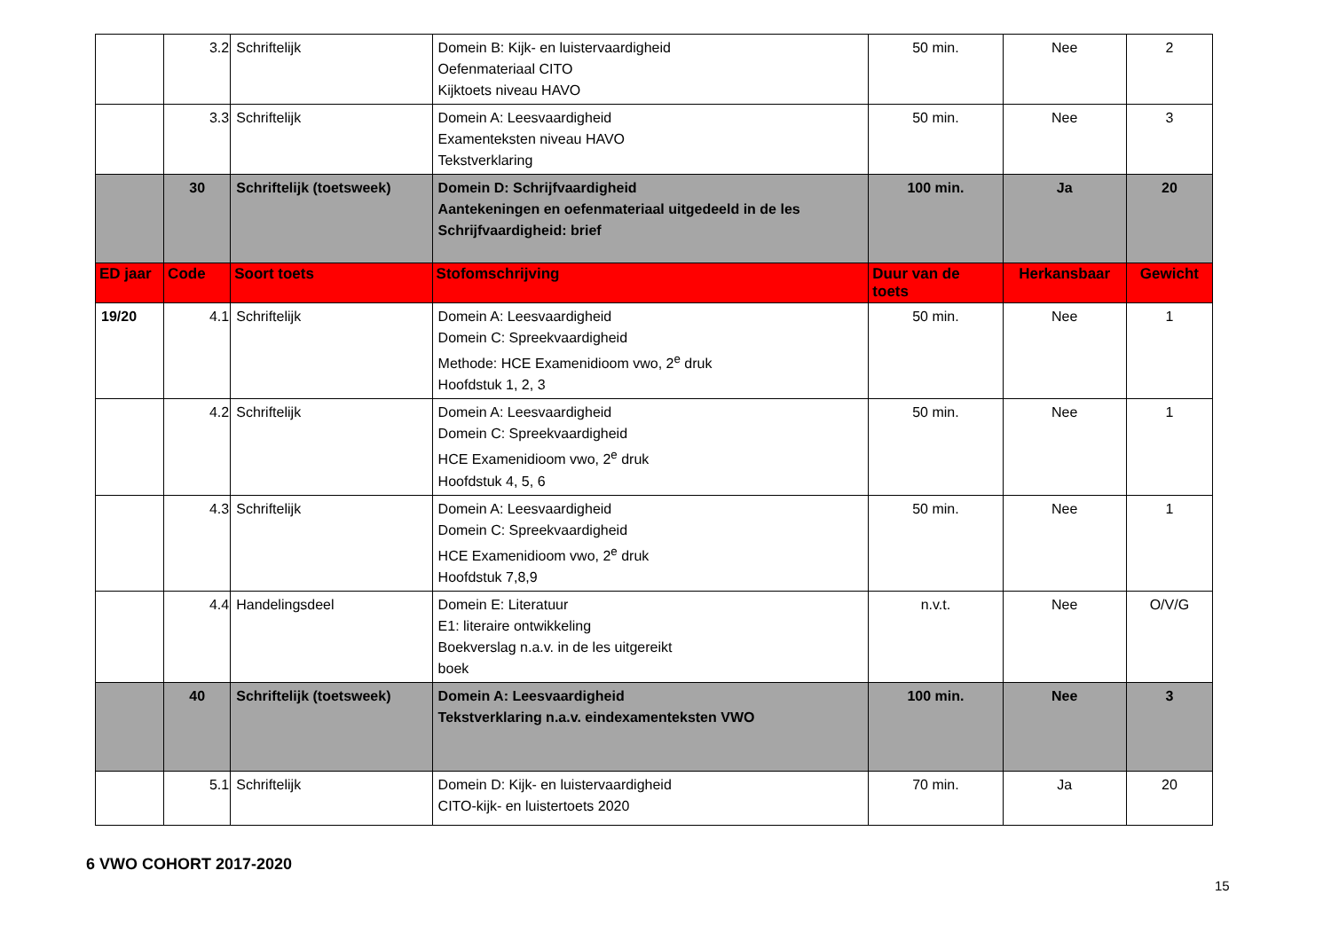| | 3.2 | Schriftelijk | Domein B: Kijk- en luistervaardigheid Oefenmateriaal CITO Kijktoets niveau HAVO | 50 min. | Nee | 2 |
| | 3.3 | Schriftelijk | Domein A: Leesvaardigheid Examenteksten niveau HAVO Tekstverklaring | 50 min. | Nee | 3 |
| | 30 | Schriftelijk (toetsweek) | Domein D: Schrijfvaardigheid Aantekeningen en oefenmateriaal uitgedeeld in de les Schrijfvaardigheid: brief | 100 min. | Ja | 20 |
| ED jaar | Code | Soort toets | Stofomschrijving | Duur van de toets | Herkansbaar | Gewicht |
| 19/20 | 4.1 | Schriftelijk | Domein A: Leesvaardigheid Domein C: Spreekvaardigheid Methode: HCE Examenidioom vwo, 2<sup>e</sup> druk Hoofdstuk 1, 2, 3 | 50 min. | Nee | 1 |
| | 4.2 | Schriftelijk | Domein A: Leesvaardigheid Domein C: Spreekvaardigheid HCE Examenidioom vwo, 2<sup>e</sup> druk Hoofdstuk 4, 5, 6 | 50 min. | Nee | 1 |
| | 4.3 | Schriftelijk | Domein A: Leesvaardigheid Domein C: Spreekvaardigheid HCE Examenidioom vwo, 2<sup>e</sup> druk Hoofdstuk 7,8,9 | 50 min. | Nee | 1 |
| | 4.4 | Handelingsdeel | Domein E: Literatuur E1: literaire ontwikkeling Boekverslag n.a.v. in de les uitgereikt boek | n.v.t. | Nee | O/V/G |
| | 40 | Schriftelijk (toetsweek) | Domein A: Leesvaardigheid Tekstverklaring n.a.v. eindexamenteksten VWO | 100 min. | Nee | 3 |
| | 5.1 | Schriftelijk | Domein D: Kijk- en luistervaardigheid CITO-kijk- en luistertoets 2020 | 70 min. | Ja | 20 |
6 VWO COHORT 2017-2020
15